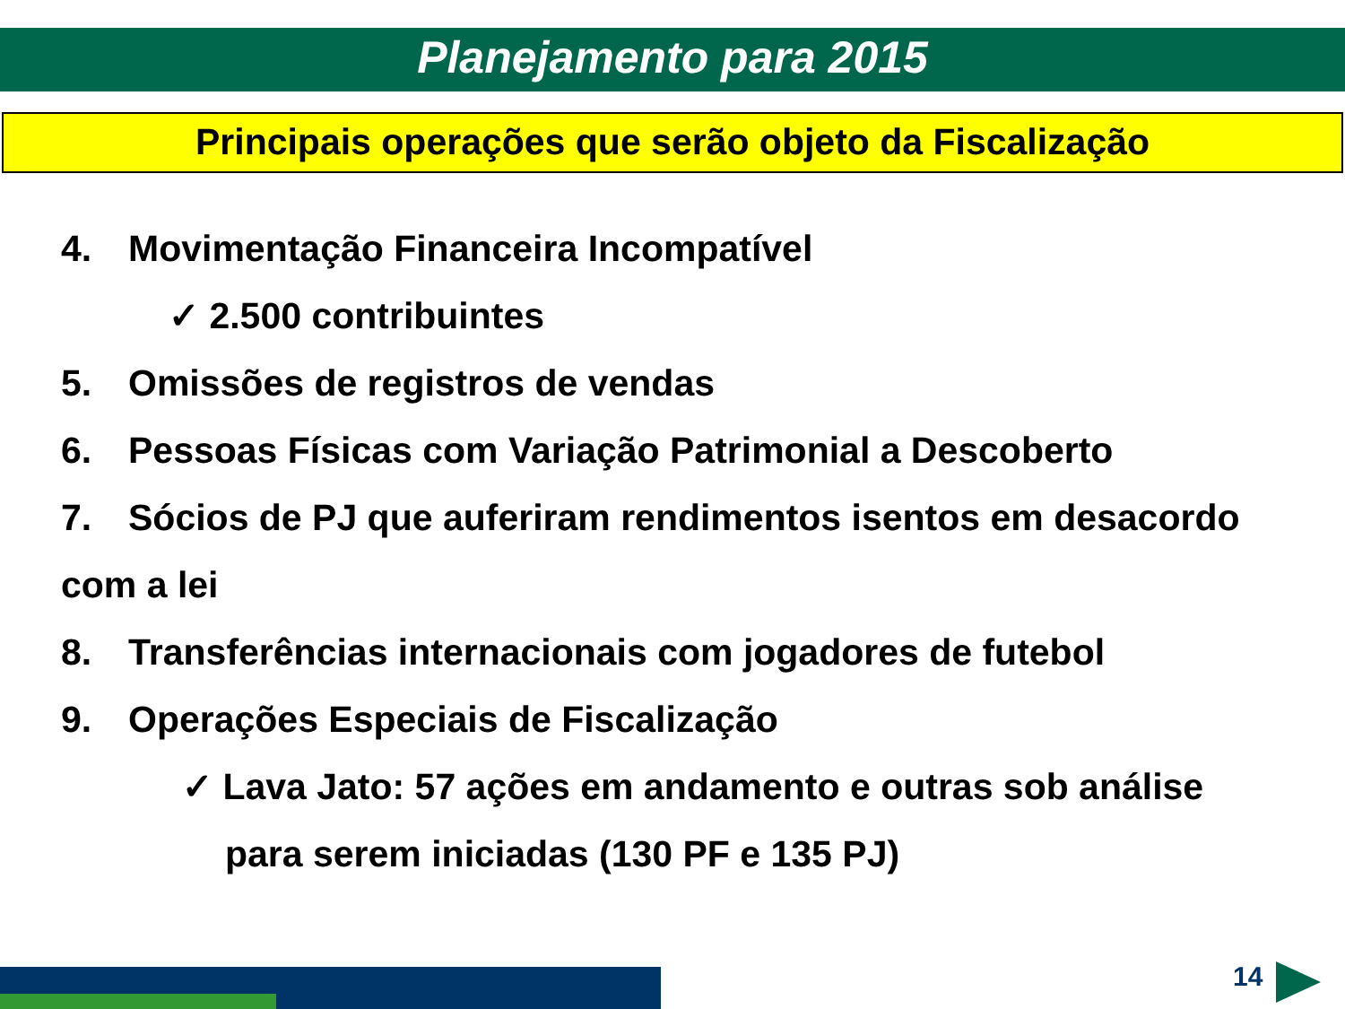Planejamento para 2015
Principais operações que serão objeto da Fiscalização
4. Movimentação Financeira Incompatível
✓ 2.500 contribuintes
5. Omissões de registros de vendas
6. Pessoas Físicas com Variação Patrimonial a Descoberto
7. Sócios de PJ que auferiram rendimentos isentos em desacordo com a lei
8. Transferências internacionais com jogadores de futebol
9. Operações Especiais de Fiscalização
✓ Lava Jato: 57 ações em andamento e outras sob análise
para serem iniciadas (130 PF e 135 PJ)
14